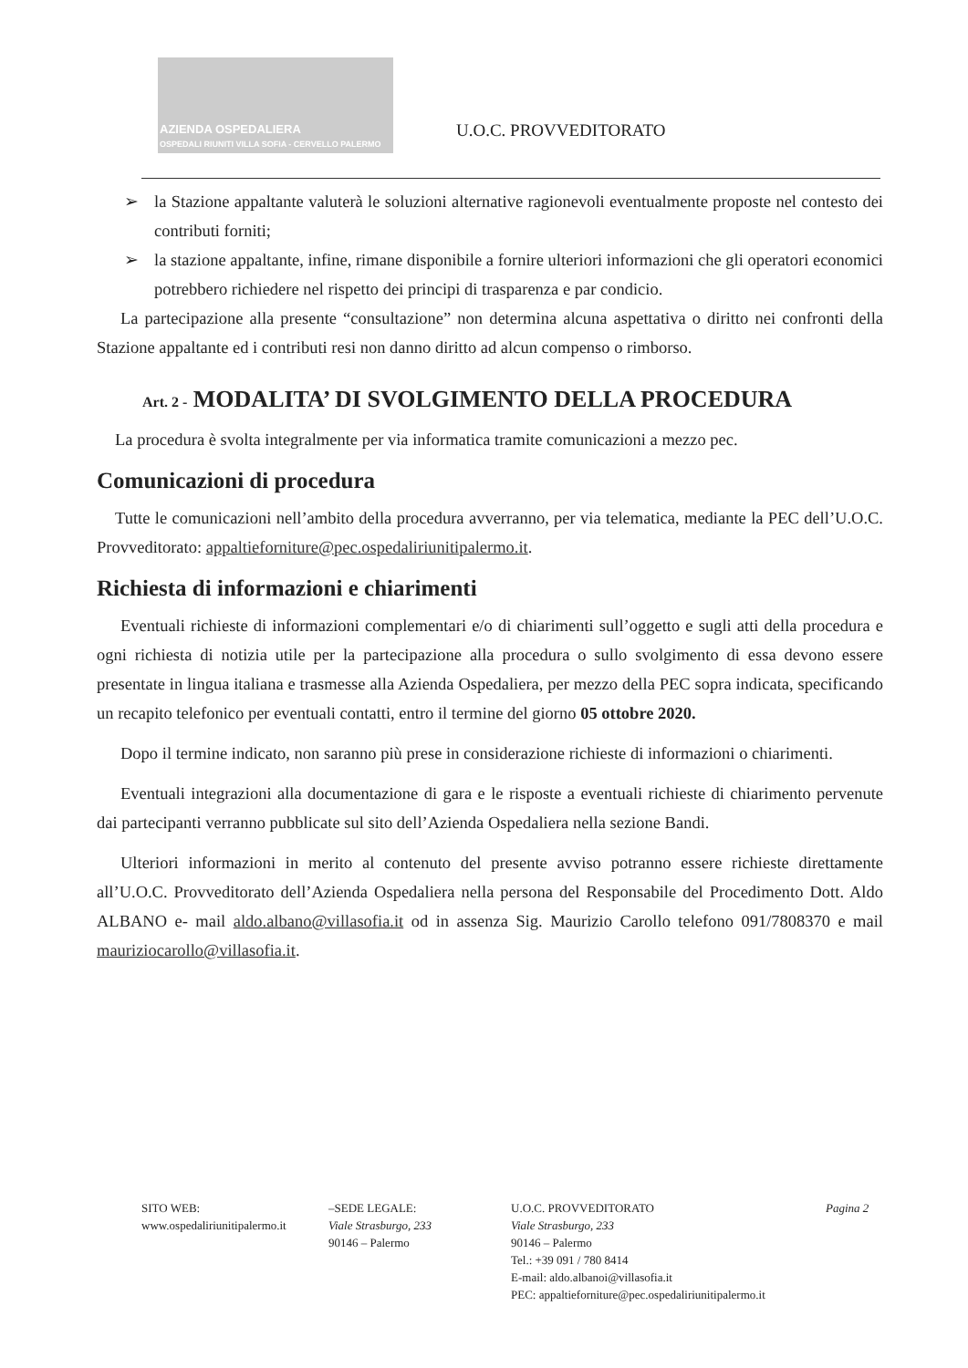AZIENDA OSPEDALIERA
OSPEDALI RIUNITI VILLA SOFIA - CERVELLO PALERMO
U.O.C. PROVVEDITORATO
➢ la Stazione appaltante valuterà le soluzioni alternative ragionevoli eventualmente proposte nel contesto dei contributi forniti;
➢ la stazione appaltante, infine, rimane disponibile a fornire ulteriori informazioni che gli operatori economici potrebbero richiedere nel rispetto dei principi di trasparenza e par condicio.
La partecipazione alla presente “consultazione” non determina alcuna aspettativa o diritto nei confronti della Stazione appaltante ed i contributi resi non danno diritto ad alcun compenso o rimborso.
Art. 2 - MODALITA’ DI SVOLGIMENTO DELLA PROCEDURA
La procedura è svolta integralmente per via informatica tramite comunicazioni a mezzo pec.
Comunicazioni di procedura
Tutte le comunicazioni nell’ambito della procedura avverranno, per via telematica, mediante la PEC dell’U.O.C. Provveditorato: appaltieforniture@pec.ospedaliriunitipalermo.it.
Richiesta di informazioni e chiarimenti
Eventuali richieste di informazioni complementari e/o di chiarimenti sull’oggetto e sugli atti della procedura e ogni richiesta di notizia utile per la partecipazione alla procedura o sullo svolgimento di essa devono essere presentate in lingua italiana e trasmesse alla Azienda Ospedaliera, per mezzo della PEC sopra indicata, specificando un recapito telefonico per eventuali contatti, entro il termine del giorno 05 ottobre 2020.
Dopo il termine indicato, non saranno più prese in considerazione richieste di informazioni o chiarimenti.
Eventuali integrazioni alla documentazione di gara e le risposte a eventuali richieste di chiarimento pervenute dai partecipanti verranno pubblicate sul sito dell’Azienda Ospedaliera nella sezione Bandi.
Ulteriori informazioni in merito al contenuto del presente avviso potranno essere richieste direttamente all’U.O.C. Provveditorato dell’Azienda Ospedaliera nella persona del Responsabile del Procedimento Dott. Aldo ALBANO e- mail aldo.albano@villasofia.it od in assenza Sig. Maurizio Carollo telefono 091/7808370 e mail mauriziocarollo@villasofia.it.
SITO WEB:
www.ospedaliriunitipalermo.it
–SEDE LEGALE:
Viale Strasburgo, 233
90146 – Palermo
U.O.C. PROVVEDITORATO
Viale Strasburgo, 233
90146 – Palermo
Tel.: +39 091 / 780 8414
E-mail: aldo.albanoi@villasofia.it
PEC: appaltieforniture@pec.ospedaliriunitipalermo.it
Pagina 2